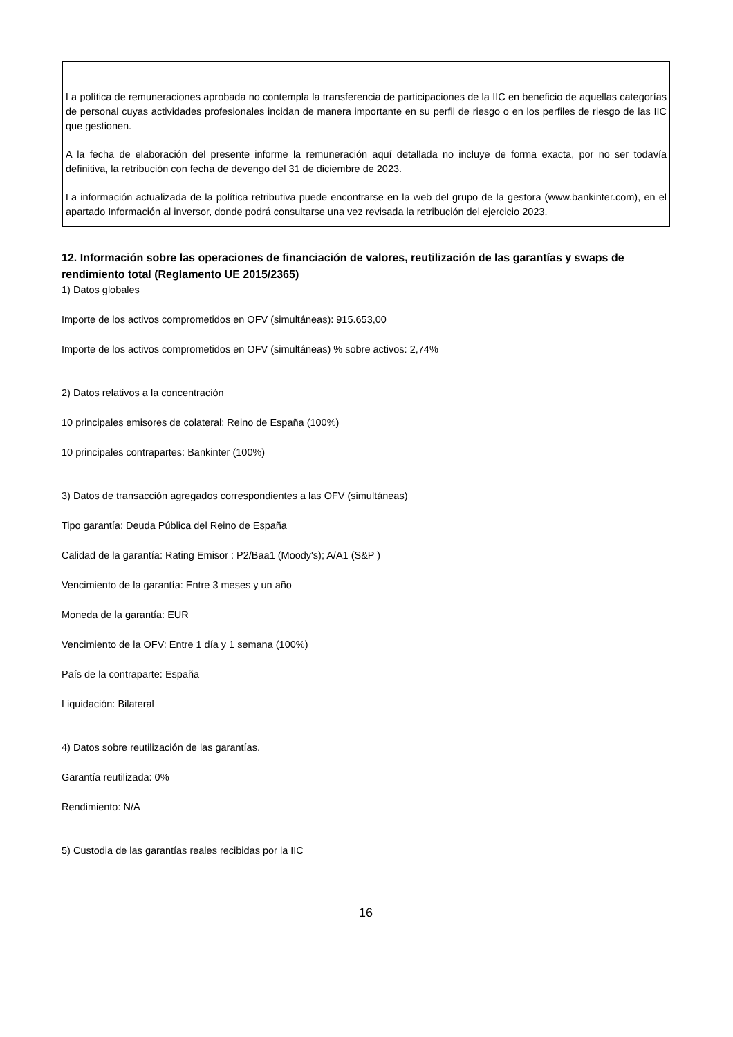La política de remuneraciones aprobada no contempla la transferencia de participaciones de la IIC en beneficio de aquellas categorías de personal cuyas actividades profesionales incidan de manera importante en su perfil de riesgo o en los perfiles de riesgo de las IIC que gestionen.
A la fecha de elaboración del presente informe la remuneración aquí detallada no incluye de forma exacta, por no ser todavía definitiva, la retribución con fecha de devengo del 31 de diciembre de 2023.
La información actualizada de la política retributiva puede encontrarse en la web del grupo de la gestora (www.bankinter.com), en el apartado Información al inversor, donde podrá consultarse una vez revisada la retribución del ejercicio 2023.
12. Información sobre las operaciones de financiación de valores, reutilización de las garantías y swaps de rendimiento total (Reglamento UE 2015/2365)
1) Datos globales
Importe de los activos comprometidos en OFV (simultáneas): 915.653,00
Importe de los activos comprometidos en OFV (simultáneas) % sobre activos: 2,74%
2) Datos relativos a la concentración
10 principales emisores de colateral: Reino de España (100%)
10 principales contrapartes: Bankinter (100%)
3) Datos de transacción agregados correspondientes a las OFV (simultáneas)
Tipo garantía: Deuda Pública del Reino de España
Calidad de la garantía: Rating Emisor : P2/Baa1 (Moody's); A/A1 (S&P )
Vencimiento de la garantía: Entre 3 meses y un año
Moneda de la garantía: EUR
Vencimiento de la OFV: Entre 1 día y 1 semana (100%)
País de la contraparte: España
Liquidación: Bilateral
4) Datos sobre reutilización de las garantías.
Garantía reutilizada: 0%
Rendimiento: N/A
5) Custodia de las garantías reales recibidas por la IIC
16